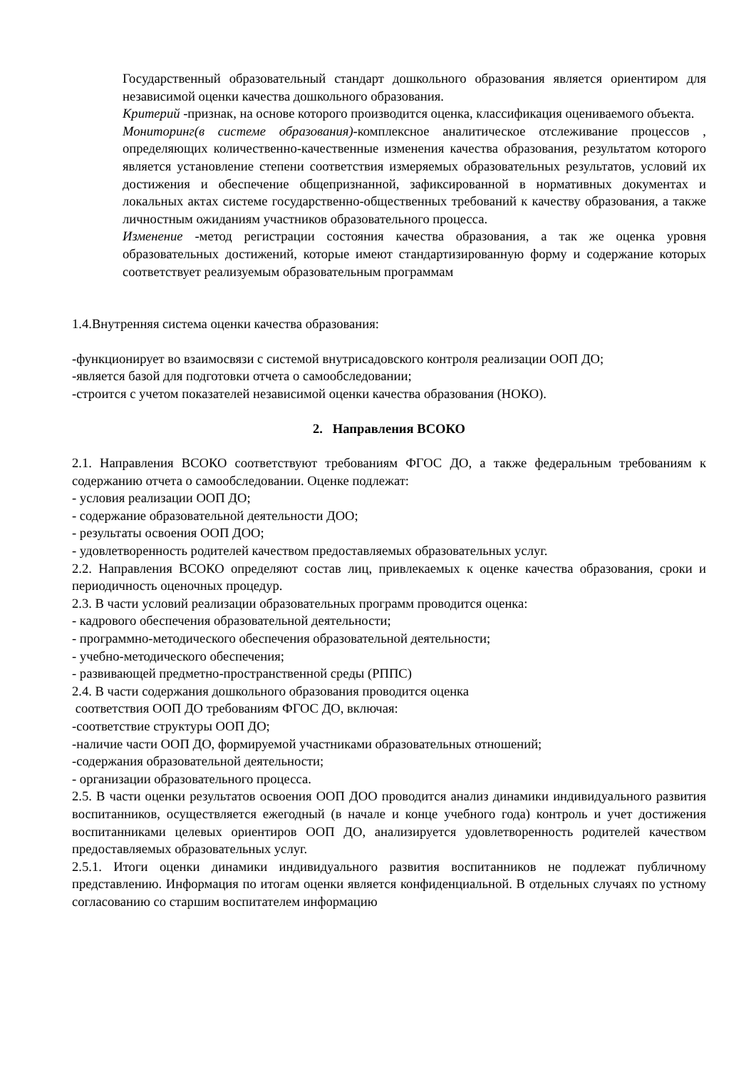Государственный образовательный стандарт дошкольного образования является ориентиром для независимой оценки качества дошкольного образования.
Критерий -признак, на основе которого производится оценка, классификация оцениваемого объекта.
Мониторинг(в системе образования)-комплексное аналитическое отслеживание процессов , определяющих количественно-качественные изменения качества образования, результатом которого является установление степени соответствия измеряемых образовательных результатов, условий их достижения и обеспечение общепризнанной, зафиксированной в нормативных документах и локальных актах системе государственно-общественных требований к качеству образования, а также личностным ожиданиям участников образовательного процесса.
Изменение -метод регистрации состояния качества образования, а так же оценка уровня образовательных достижений, которые имеют стандартизированную форму и содержание которых соответствует реализуемым образовательным программам
1.4.Внутренняя система оценки качества образования:
-функционирует во взаимосвязи с системой внутрисадовского контроля реализации ООП ДО;
-является базой для подготовки отчета о самообследовании;
-строится с учетом показателей независимой оценки качества образования (НОКО).
2. Направления ВСОКО
2.1. Направления ВСОКО соответствуют требованиям ФГОС ДО, а также федеральным требованиям к содержанию отчета о самообследовании. Оценке подлежат:
- условия реализации ООП ДО;
- содержание образовательной деятельности ДОО;
- результаты освоения ООП ДОО;
- удовлетворенность родителей качеством предоставляемых образовательных услуг.
2.2. Направления ВСОКО определяют состав лиц, привлекаемых к оценке качества образования, сроки и периодичность оценочных процедур.
2.3. В части условий реализации образовательных программ проводится оценка:
- кадрового обеспечения образовательной деятельности;
- программно-методического обеспечения образовательной деятельности;
- учебно-методического обеспечения;
- развивающей предметно-пространственной среды (РППС)
2.4. В части содержания дошкольного образования проводится оценка
соответствия ООП ДО требованиям ФГОС ДО, включая:
-соответствие структуры ООП ДО;
-наличие части ООП ДО, формируемой участниками образовательных отношений;
-содержания образовательной деятельности;
- организации образовательного процесса.
2.5. В части оценки результатов освоения ООП ДОО проводится анализ динамики индивидуального развития воспитанников, осуществляется ежегодный (в начале и конце учебного года) контроль и учет достижения воспитанниками целевых ориентиров ООП ДО, анализируется удовлетворенность родителей качеством предоставляемых образовательных услуг.
2.5.1. Итоги оценки динамики индивидуального развития воспитанников не подлежат публичному представлению. Информация по итогам оценки является конфиденциальной. В отдельных случаях по устному согласованию со старшим воспитателем информацию